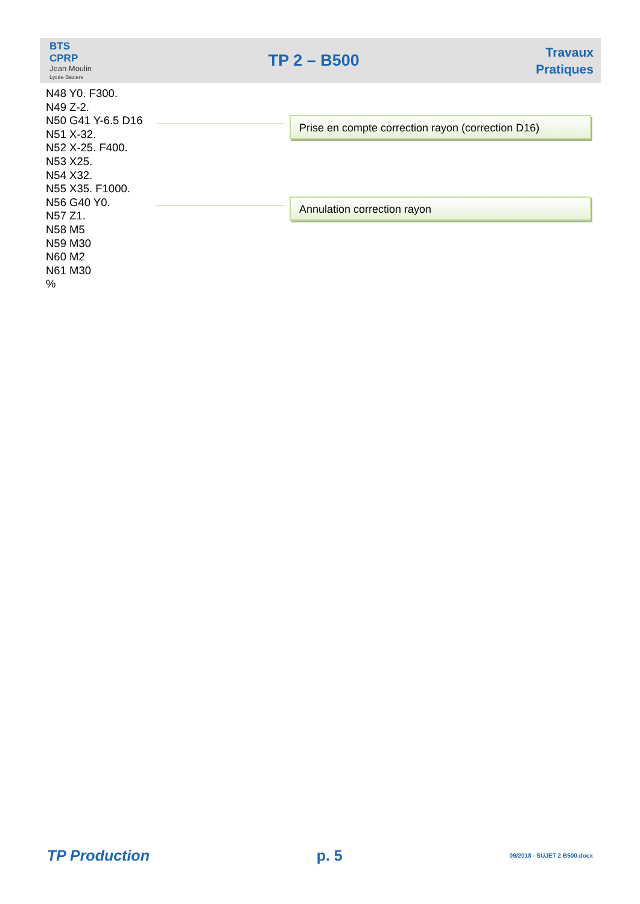BTS
CPRP
Jean Moulin
Lycée Béziers
TP 2 – B500
Travaux
Pratiques
N48 Y0. F300.
N49 Z-2.
N50 G41 Y-6.5 D16
N51 X-32.
N52 X-25. F400.
N53 X25.
N54 X32.
N55 X35. F1000.
N56 G40 Y0.
N57 Z1.
N58 M5
N59 M30
N60 M2
N61 M30
%
Prise en compte correction rayon (correction D16)
Annulation correction rayon
TP Production p. 5 09/2018 - SUJET 2 B500.docx